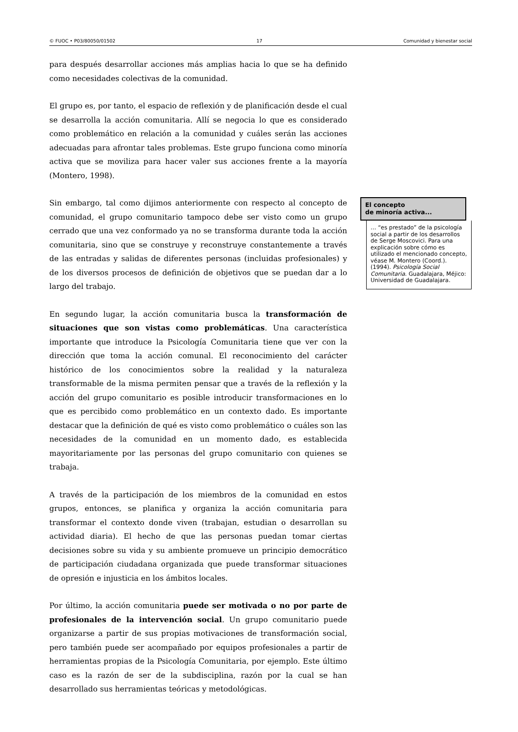© FUOC • P03/80050/01502 17 Comunidad y bienestar social
para después desarrollar acciones más amplias hacia lo que se ha definido como necesidades colectivas de la comunidad.
El grupo es, por tanto, el espacio de reflexión y de planificación desde el cual se desarrolla la acción comunitaria. Allí se negocia lo que es considerado como problemático en relación a la comunidad y cuáles serán las acciones adecuadas para afrontar tales problemas. Este grupo funciona como minoría activa que se moviliza para hacer valer sus acciones frente a la mayoría (Montero, 1998).
Sin embargo, tal como dijimos anteriormente con respecto al concepto de comunidad, el grupo comunitario tampoco debe ser visto como un grupo cerrado que una vez conformado ya no se transforma durante toda la acción comunitaria, sino que se construye y reconstruye constantemente a través de las entradas y salidas de diferentes personas (incluidas profesionales) y de los diversos procesos de definición de objetivos que se puedan dar a lo largo del trabajo.
En segundo lugar, la acción comunitaria busca la transformación de situaciones que son vistas como problemáticas. Una característica importante que introduce la Psicología Comunitaria tiene que ver con la dirección que toma la acción comunal. El reconocimiento del carácter histórico de los conocimientos sobre la realidad y la naturaleza transformable de la misma permiten pensar que a través de la reflexión y la acción del grupo comunitario es posible introducir transformaciones en lo que es percibido como problemático en un contexto dado. Es importante destacar que la definición de qué es visto como problemático o cuáles son las necesidades de la comunidad en un momento dado, es establecida mayoritariamente por las personas del grupo comunitario con quienes se trabaja.
A través de la participación de los miembros de la comunidad en estos grupos, entonces, se planifica y organiza la acción comunitaria para transformar el contexto donde viven (trabajan, estudian o desarrollan su actividad diaria). El hecho de que las personas puedan tomar ciertas decisiones sobre su vida y su ambiente promueve un principio democrático de participación ciudadana organizada que puede transformar situaciones de opresión e injusticia en los ámbitos locales.
Por último, la acción comunitaria puede ser motivada o no por parte de profesionales de la intervención social. Un grupo comunitario puede organizarse a partir de sus propias motivaciones de transformación social, pero también puede ser acompañado por equipos profesionales a partir de herramientas propias de la Psicología Comunitaria, por ejemplo. Este último caso es la razón de ser de la subdisciplina, razón por la cual se han desarrollado sus herramientas teóricas y metodológicas.
El concepto
de minoría activa...
… “es prestado” de la psicología social a partir de los desarrollos de Serge Moscovici. Para una explicación sobre cómo es utilizado el mencionado concepto, véase M. Montero (Coord.). (1994). Psicología Social Comunitaria. Guadalajara, Méjico: Universidad de Guadalajara.